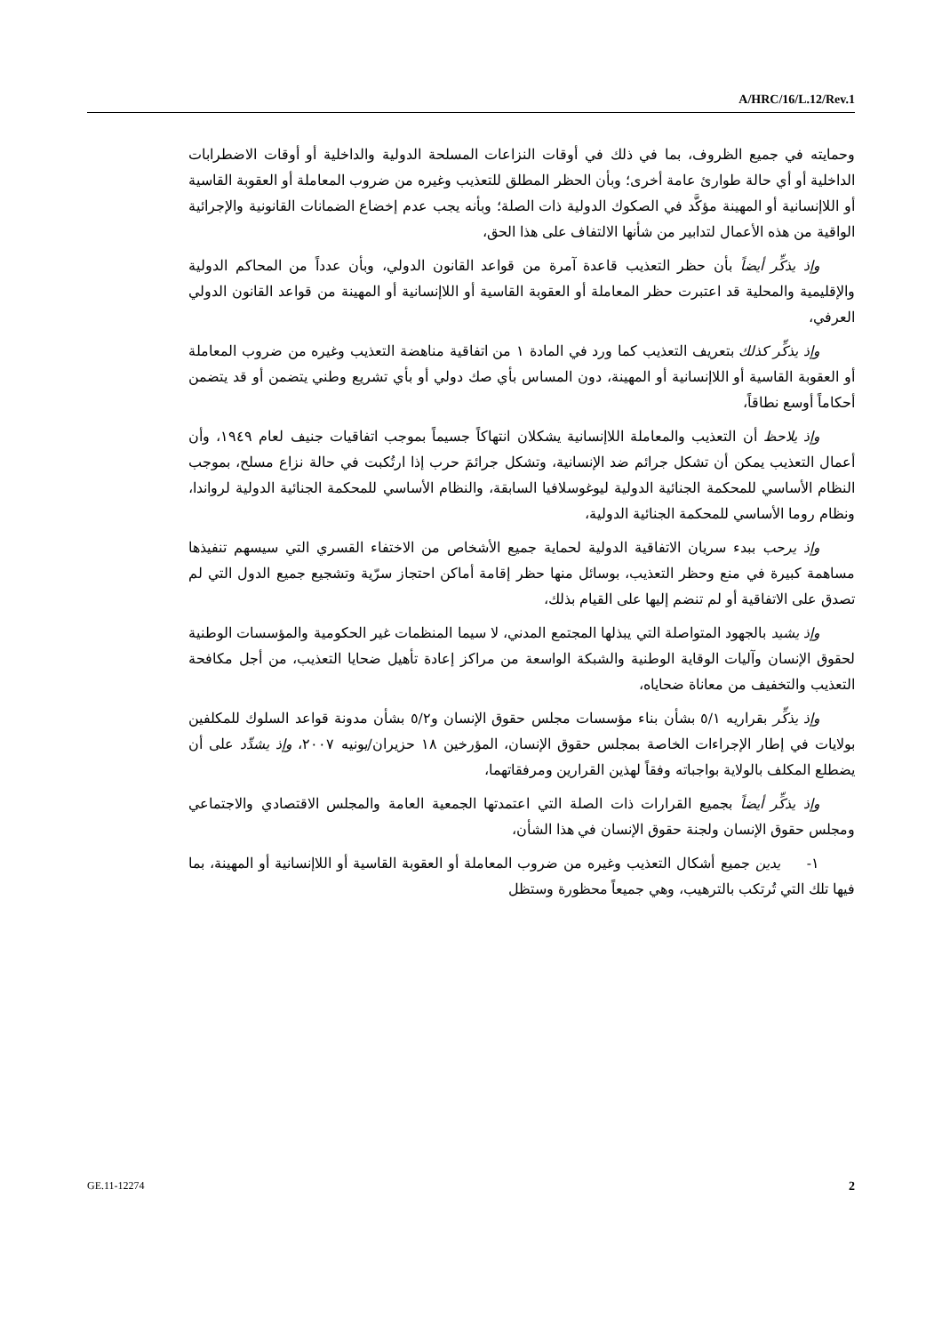A/HRC/16/L.12/Rev.1
وحمايته في جميع الظروف، بما في ذلك في أوقات النزاعات المسلحة الدولية والداخلية أو أوقات الاضطرابات الداخلية أو أي حالة طوارئ عامة أخرى؛ وبأن الحظر المطلق للتعذيب وغيره من ضروب المعاملة أو العقوبة القاسية أو اللاإنسانية أو المهينة مؤكَّد في الصكوك الدولية ذات الصلة؛ وبأنه يجب عدم إخضاع الضمانات القانونية والإجرائية الواقية من هذه الأعمال لتدابير من شأنها الالتفاف على هذا الحق،
وإذ يذكِّر أيضاً بأن حظر التعذيب قاعدة آمرة من قواعد القانون الدولي، وبأن عدداً من المحاكم الدولية والإقليمية والمحلية قد اعتبرت حظر المعاملة أو العقوبة القاسية أو اللاإنسانية أو المهينة من قواعد القانون الدولي العرفي،
وإذ يذكِّر كذلك بتعريف التعذيب كما ورد في المادة ١ من اتفاقية مناهضة التعذيب وغيره من ضروب المعاملة أو العقوبة القاسية أو اللاإنسانية أو المهينة، دون المساس بأي صك دولي أو بأي تشريع وطني يتضمن أو قد يتضمن أحكاماً أوسع نطاقاً،
وإذ يلاحظ أن التعذيب والمعاملة اللاإنسانية يشكلان انتهاكاً جسيماً بموجب اتفاقيات جنيف لعام ١٩٤٩، وأن أعمال التعذيب يمكن أن تشكل جرائم ضد الإنسانية، وتشكل جرائمَ حرب إذا ارتُكبت في حالة نزاع مسلح، بموجب النظام الأساسي للمحكمة الجنائية الدولية ليوغوسلافيا السابقة، والنظام الأساسي للمحكمة الجنائية الدولية لرواندا، ونظام روما الأساسي للمحكمة الجنائية الدولية،
وإذ يرحب ببدء سريان الاتفاقية الدولية لحماية جميع الأشخاص من الاختفاء القسري التي سيسهم تنفيذها مساهمة كبيرة في منع وحظر التعذيب، بوسائل منها حظر إقامة أماكن احتجاز سرّية وتشجيع جميع الدول التي لم تصدق على الاتفاقية أو لم تنضم إليها على القيام بذلك،
وإذ يشيد بالجهود المتواصلة التي يبذلها المجتمع المدني، لا سيما المنظمات غير الحكومية والمؤسسات الوطنية لحقوق الإنسان وآليات الوقاية الوطنية والشبكة الواسعة من مراكز إعادة تأهيل ضحايا التعذيب، من أجل مكافحة التعذيب والتخفيف من معاناة ضحاياه،
وإذ يذكِّر بقراريه ٥/١ بشأن بناء مؤسسات مجلس حقوق الإنسان و٥/٢ بشأن مدونة قواعد السلوك للمكلفين بولايات في إطار الإجراءات الخاصة بمجلس حقوق الإنسان، المؤرخين ١٨ حزيران/يونيه ٢٠٠٧، وإذ يشدِّد على أن يضطلع المكلف بالولاية بواجباته وفقاً لهذين القرارين ومرفقاتهما،
وإذ يذكِّر أيضاً بجميع القرارات ذات الصلة التي اعتمدتها الجمعية العامة والمجلس الاقتصادي والاجتماعي ومجلس حقوق الإنسان ولجنة حقوق الإنسان في هذا الشأن،
١- يدين جميع أشكال التعذيب وغيره من ضروب المعاملة أو العقوبة القاسية أو اللاإنسانية أو المهينة، بما فيها تلك التي تُرتكب بالترهيب، وهي جميعاً محظورة وستظل
GE.11-12274 2